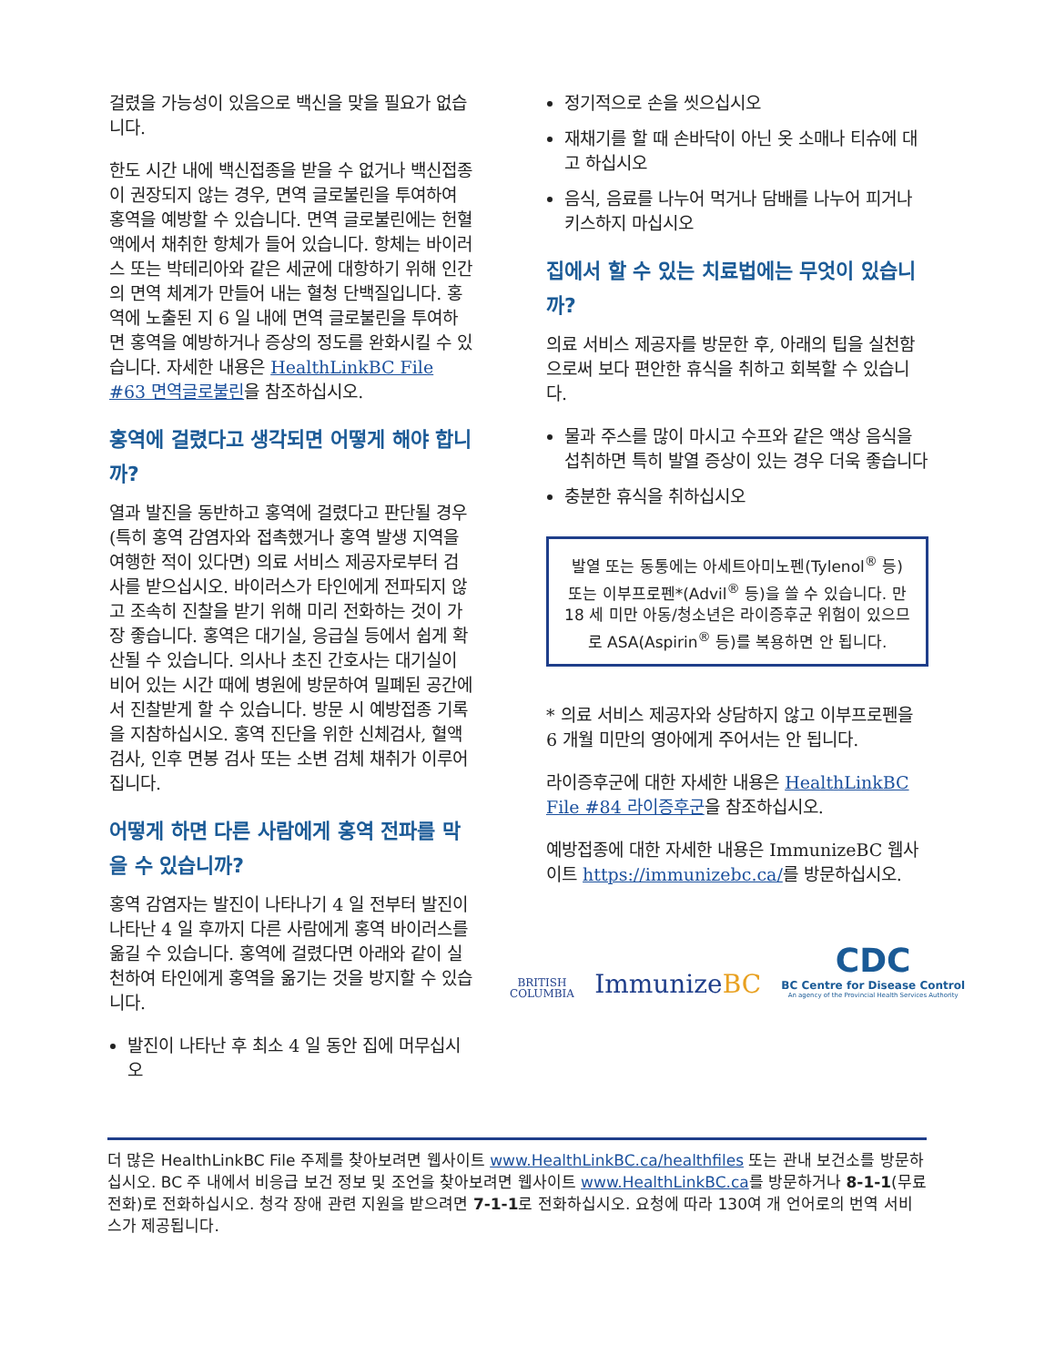걸렸을 가능성이 있음으로 백신을 맞을 필요가 없습니다.
한도 시간 내에 백신접종을 받을 수 없거나 백신접종이 권장되지 않는 경우, 면역 글로불린을 투여하여 홍역을 예방할 수 있습니다. 면역 글로불린에는 헌혈액에서 채취한 항체가 들어 있습니다. 항체는 바이러스 또는 박테리아와 같은 세균에 대항하기 위해 인간의 면역 체계가 만들어 내는 혈청 단백질입니다. 홍역에 노출된 지 6 일 내에 면역 글로불린을 투여하면 홍역을 예방하거나 증상의 정도를 완화시킬 수 있습니다. 자세한 내용은 HealthLinkBC File #63 면역글로불린을 참조하십시오.
홍역에 걸렸다고 생각되면 어떻게 해야 합니까?
열과 발진을 동반하고 홍역에 걸렸다고 판단될 경우(특히 홍역 감염자와 접촉했거나 홍역 발생 지역을 여행한 적이 있다면) 의료 서비스 제공자로부터 검사를 받으십시오. 바이러스가 타인에게 전파되지 않고 조속히 진찰을 받기 위해 미리 전화하는 것이 가장 좋습니다. 홍역은 대기실, 응급실 등에서 쉽게 확산될 수 있습니다. 의사나 초진 간호사는 대기실이 비어 있는 시간 때에 병원에 방문하여 밀폐된 공간에서 진찰받게 할 수 있습니다. 방문 시 예방접종 기록을 지참하십시오. 홍역 진단을 위한 신체검사, 혈액검사, 인후 면봉 검사 또는 소변 검체 채취가 이루어집니다.
어떻게 하면 다른 사람에게 홍역 전파를 막을 수 있습니까?
홍역 감염자는 발진이 나타나기 4 일 전부터 발진이 나타난 4 일 후까지 다른 사람에게 홍역 바이러스를 옮길 수 있습니다. 홍역에 걸렸다면 아래와 같이 실천하여 타인에게 홍역을 옮기는 것을 방지할 수 있습니다.
발진이 나타난 후 최소 4 일 동안 집에 머무십시오
정기적으로 손을 씻으십시오
재채기를 할 때 손바닥이 아닌 옷 소매나 티슈에 대고 하십시오
음식, 음료를 나누어 먹거나 담배를 나누어 피거나 키스하지 마십시오
집에서 할 수 있는 치료법에는 무엇이 있습니까?
의료 서비스 제공자를 방문한 후, 아래의 팁을 실천함으로써 보다 편안한 휴식을 취하고 회복할 수 있습니다.
물과 주스를 많이 마시고 수프와 같은 액상 음식을 섭취하면 특히 발열 증상이 있는 경우 더욱 좋습니다
충분한 휴식을 취하십시오
발열 또는 동통에는 아세트아미노펜(Tylenol<sup>®</sup> 등) 또는 이부프로펜*(Advil<sup>®</sup> 등)을 쓸 수 있습니다. 만 18 세 미만 아동/청소년은 라이증후군 위험이 있으므로 ASA(Aspirin<sup>®</sup> 등)를 복용하면 안 됩니다.
* 의료 서비스 제공자와 상담하지 않고 이부프로펜을 6 개월 미만의 영아에게 주어서는 안 됩니다.
라이증후군에 대한 자세한 내용은 HealthLinkBC File #84 라이증후군을 참조하십시오.
예방접종에 대한 자세한 내용은 ImmunizeBC 웹사이트 https://immunizebc.ca/를 방문하십시오.
BRITISH
COLUMBIA
ImmunizeBC
CDC
BC Centre for Disease Control
An agency of the Provincial Health Services Authority
더 많은 HealthLinkBC File 주제를 찾아보려면 웹사이트 www.HealthLinkBC.ca/healthfiles 또는 관내 보건소를 방문하십시오. BC 주 내에서 비응급 보건 정보 및 조언을 찾아보려면 웹사이트 www.HealthLinkBC.ca를 방문하거나 8-1-1(무료 전화)로 전화하십시오. 청각 장애 관련 지원을 받으려면 7-1-1로 전화하십시오. 요청에 따라 130여 개 언어로의 번역 서비스가 제공됩니다.